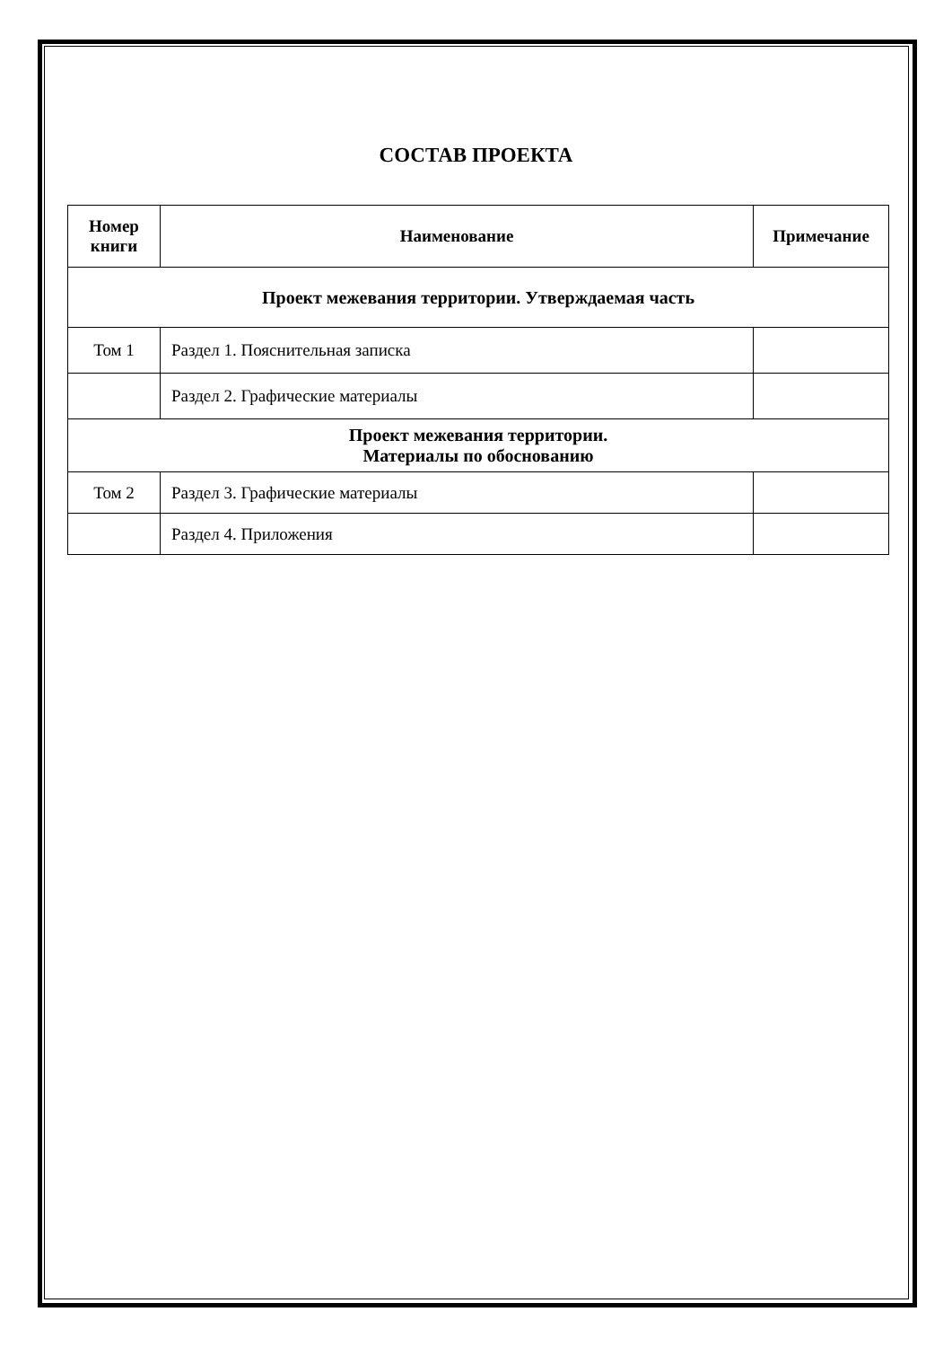СОСТАВ ПРОЕКТА
| Номер книги | Наименование | Примечание |
| --- | --- | --- |
| Проект межевания территории. Утверждаемая часть | | |
| Том 1 | Раздел 1. Пояснительная записка | |
| | Раздел 2. Графические материалы | |
| Проект межевания территории. Материалы по обоснованию | | |
| Том 2 | Раздел 3. Графические материалы | |
| | Раздел 4. Приложения | |